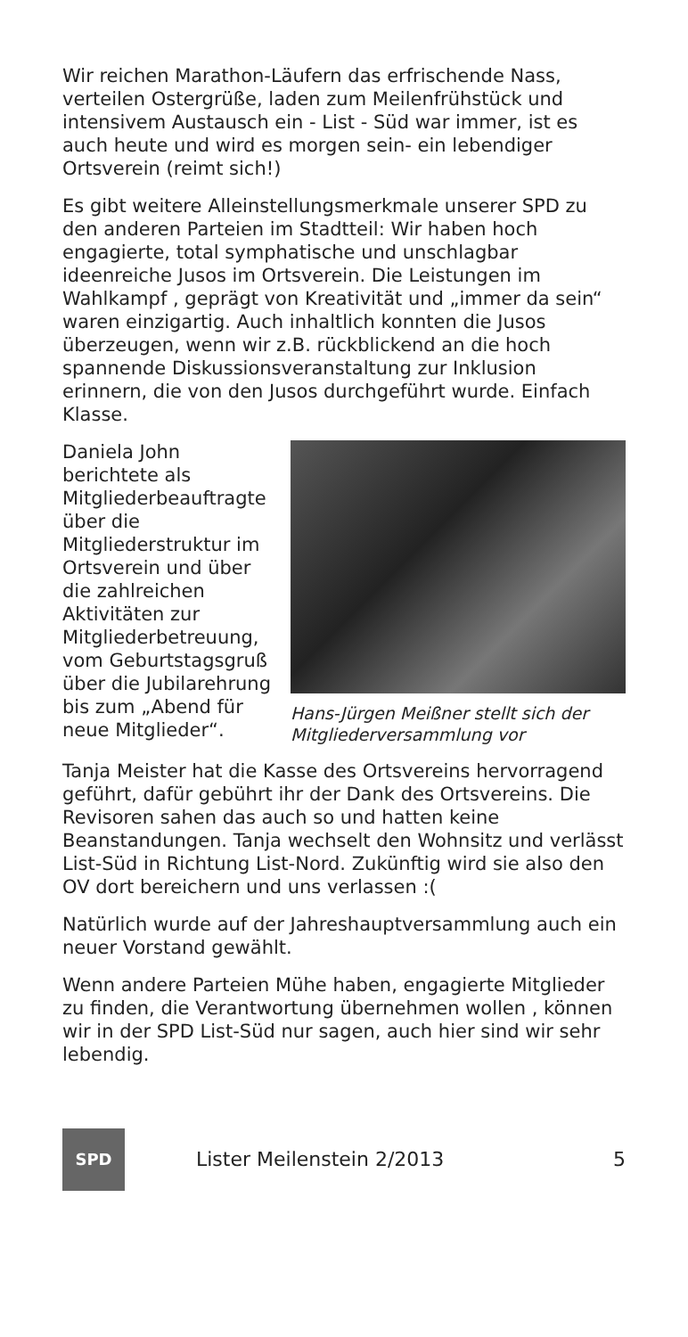Wir reichen Marathon-Läufern das erfrischende Nass, verteilen Ostergrüße, laden zum Meilenfrühstück und intensivem Austausch ein - List - Süd war immer, ist es auch heute und wird es morgen sein- ein lebendiger Ortsverein (reimt sich!)
Es gibt weitere Alleinstellungsmerkmale unserer SPD zu den anderen Parteien im Stadtteil: Wir haben hoch engagierte, total symphatische und unschlagbar ideenreiche Jusos im Ortsverein. Die Leistungen im Wahlkampf , geprägt von Kreativität und „immer da sein“ waren einzigartig. Auch inhaltlich konnten die Jusos überzeugen, wenn wir z.B. rückblickend an die hoch spannende Diskussionsveranstaltung zur Inklusion erinnern, die von den Jusos durchgeführt wurde. Einfach Klasse.
Daniela John berichtete als Mitgliederbeauftragte über die Mitgliederstruktur im Ortsverein und über die zahlreichen Aktivitäten zur Mitgliederbetreuung, vom Geburtstagsgruß über die Jubilarehrung bis zum „Abend für neue Mitglieder“.
Hans-Jürgen Meißner stellt sich der Mitgliederversammlung vor
Tanja Meister hat die Kasse des Ortsvereins hervorragend geführt, dafür gebührt ihr der Dank des Ortsvereins. Die Revisoren sahen das auch so und hatten keine Beanstandungen. Tanja wechselt den Wohnsitz und verlässt List-Süd in Richtung List-Nord. Zukünftig wird sie also den OV dort bereichern und uns verlassen :(
Natürlich wurde auf der Jahreshauptversammlung auch ein neuer Vorstand gewählt.
Wenn andere Parteien Mühe haben, engagierte Mitglieder zu finden, die Verantwortung übernehmen wollen , können wir in der SPD List-Süd nur sagen, auch hier sind wir sehr lebendig.
SPD
Lister Meilenstein 2/2013 5